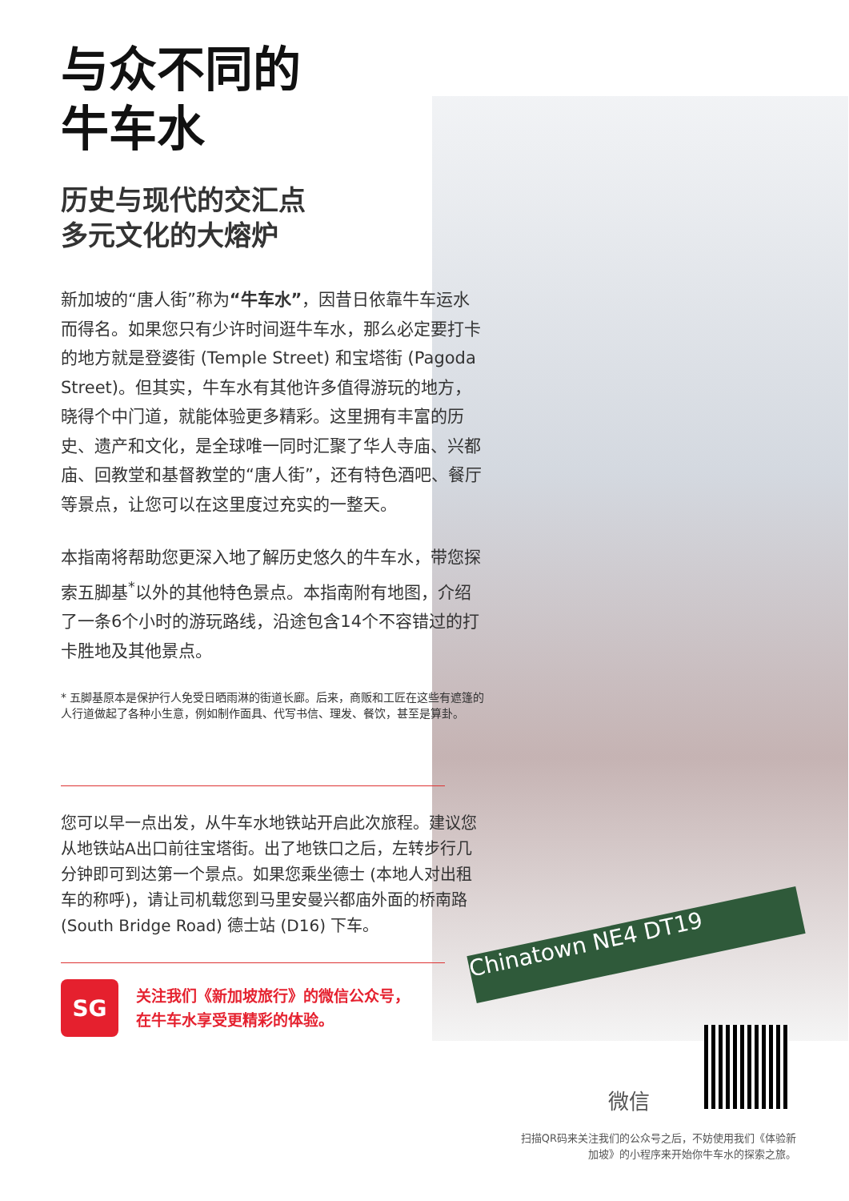Chinatown NE4 DT19
与众不同的
牛车水
历史与现代的交汇点
多元文化的大熔炉
新加坡的“唐人街”称为“牛车水”，因昔日依靠牛车运水而得名。如果您只有少许时间逛牛车水，那么必定要打卡的地方就是登婆街 (Temple Street) 和宝塔街 (Pagoda Street)。但其实，牛车水有其他许多值得游玩的地方，晓得个中门道，就能体验更多精彩。这里拥有丰富的历史、遗产和文化，是全球唯一同时汇聚了华人寺庙、兴都庙、回教堂和基督教堂的“唐人街”，还有特色酒吧、餐厅等景点，让您可以在这里度过充实的一整天。
本指南将帮助您更深入地了解历史悠久的牛车水，带您探索五脚基<sup>*</sup>以外的其他特色景点。本指南附有地图，介绍了一条6个小时的游玩路线，沿途包含14个不容错过的打卡胜地及其他景点。
* 五脚基原本是保护行人免受日晒雨淋的街道长廊。后来，商贩和工匠在这些有遮篷的人行道做起了各种小生意，例如制作面具、代写书信、理发、餐饮，甚至是算卦。
您可以早一点出发，从牛车水地铁站开启此次旅程。建议您从地铁站A出口前往宝塔街。出了地铁口之后，左转步行几分钟即可到达第一个景点。如果您乘坐德士 (本地人对出租车的称呼)，请让司机载您到马里安曼兴都庙外面的桥南路 (South Bridge Road) 德士站 (D16) 下车。
SG
关注我们《新加坡旅行》的微信公众号，
在牛车水享受更精彩的体验。
微信
扫描QR码来关注我们的公众号之后，不妨使用我们《体验新加坡》的小程序来开始你牛车水的探索之旅。